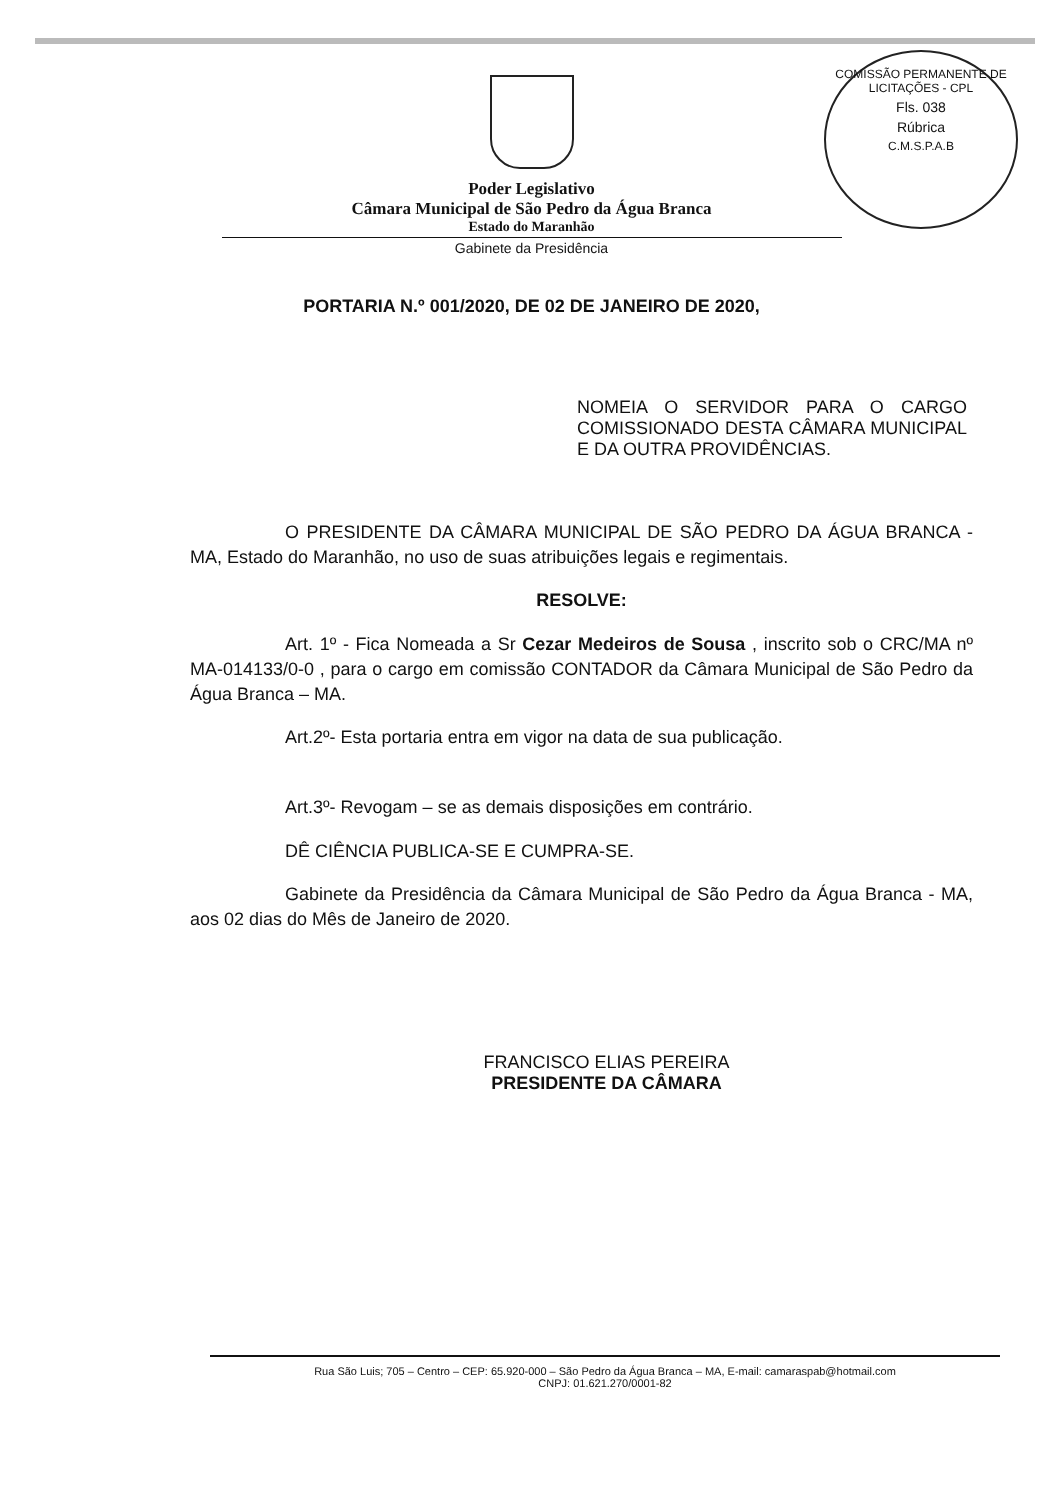COMISSÃO PERMANENTE DE LICITAÇÕES - CPL
Fls. 038
Rúbrica
C.M.S.P.A.B
Poder Legislativo
Câmara Municipal de São Pedro da Água Branca
Estado do Maranhão
Gabinete da Presidência
PORTARIA N.º 001/2020, DE 02 DE JANEIRO DE 2020,
NOMEIA O SERVIDOR PARA O CARGO COMISSIONADO DESTA CÂMARA MUNICIPAL E DA OUTRA PROVIDÊNCIAS.
O PRESIDENTE DA CÂMARA MUNICIPAL DE SÃO PEDRO DA ÁGUA BRANCA - MA, Estado do Maranhão, no uso de suas atribuições legais e regimentais.
RESOLVE:
Art. 1º - Fica Nomeada a Sr Cezar Medeiros de Sousa , inscrito sob o CRC/MA nº MA-014133/0-0 , para o cargo em comissão CONTADOR da Câmara Municipal de São Pedro da Água Branca – MA.
Art.2º- Esta portaria entra em vigor na data de sua publicação.
Art.3º- Revogam – se as demais disposições em contrário.
DÊ CIÊNCIA PUBLICA-SE E CUMPRA-SE.
Gabinete da Presidência da Câmara Municipal de São Pedro da Água Branca - MA, aos 02 dias do Mês de Janeiro de 2020.
FRANCISCO ELIAS PEREIRA
PRESIDENTE DA CÂMARA
Rua São Luis; 705 – Centro – CEP: 65.920-000 – São Pedro da Água Branca – MA, E-mail: camaraspab@hotmail.com
CNPJ: 01.621.270/0001-82